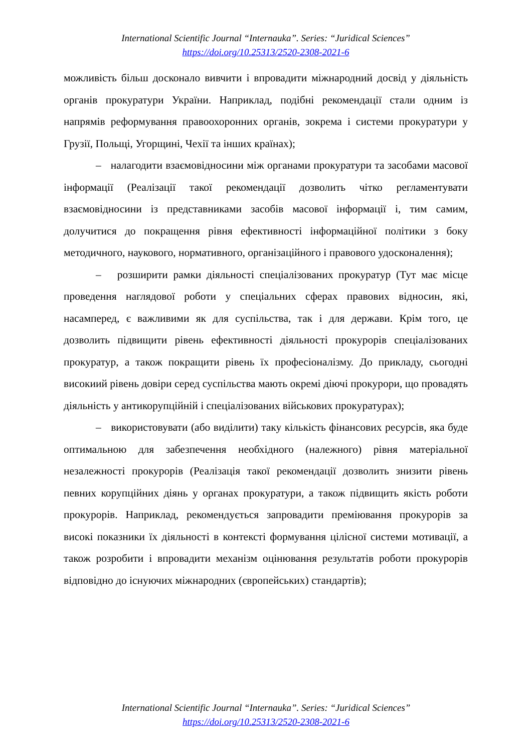International Scientific Journal “Internauka”. Series: “Juridical Sciences”
https://doi.org/10.25313/2520-2308-2021-6
можливість більш досконало вивчити і впровадити міжнародний досвід у діяльність органів прокуратури України. Наприклад, подібні рекомендації стали одним із напрямів реформування правоохоронних органів, зокрема і системи прокуратури у Грузії, Польщі, Угорщині, Чехії та інших країнах);
– налагодити взаємовідносини між органами прокуратури та засобами масової інформації (Реалізації такої рекомендації дозволить чітко регламентувати взаємовідносини із представниками засобів масової інформації і, тим самим, долучитися до покращення рівня ефективності інформаційної політики з боку методичного, наукового, нормативного, організаційного і правового удосконалення);
– розширити рамки діяльності спеціалізованих прокуратур (Тут має місце проведення наглядової роботи у спеціальних сферах правових відносин, які, насамперед, є важливими як для суспільства, так і для держави. Крім того, це дозволить підвищити рівень ефективності діяльності прокурорів спеціалізованих прокуратур, а також покращити рівень їх професіоналізму. До прикладу, сьогодні високиий рівень довіри серед суспільства мають окремі діючі прокурори, що провадять діяльність у антикорупційній і спеціалізованих військових прокуратурах);
– використовувати (або виділити) таку кількість фінансових ресурсів, яка буде оптимальною для забезпечення необхідного (належного) рівня матеріальної незалежності прокурорів (Реалізація такої рекомендації дозволить знизити рівень певних корупційних діянь у органах прокуратури, а також підвищить якість роботи прокурорів. Наприклад, рекомендується запровадити преміювання прокурорів за високі показники їх діяльності в контексті формування цілісної системи мотивації, а також розробити і впровадити механізм оцінювання результатів роботи прокурорів відповідно до існуючих міжнародних (європейських) стандартів);
International Scientific Journal “Internauka”. Series: “Juridical Sciences”
https://doi.org/10.25313/2520-2308-2021-6